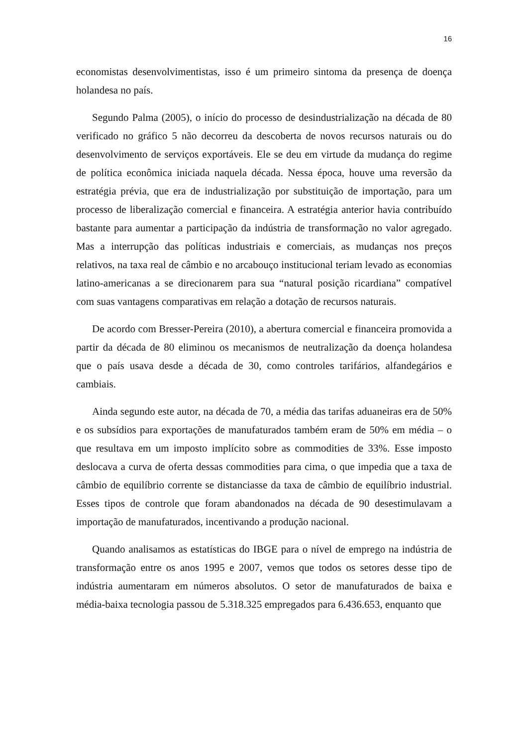16
economistas desenvolvimentistas, isso é um primeiro sintoma da presença de doença holandesa no país.
Segundo Palma (2005), o início do processo de desindustrialização na década de 80 verificado no gráfico 5 não decorreu da descoberta de novos recursos naturais ou do desenvolvimento de serviços exportáveis. Ele se deu em virtude da mudança do regime de política econômica iniciada naquela década. Nessa época, houve uma reversão da estratégia prévia, que era de industrialização por substituição de importação, para um processo de liberalização comercial e financeira. A estratégia anterior havia contribuído bastante para aumentar a participação da indústria de transformação no valor agregado. Mas a interrupção das políticas industriais e comerciais, as mudanças nos preços relativos, na taxa real de câmbio e no arcabouço institucional teriam levado as economias latino-americanas a se direcionarem para sua “natural posição ricardiana” compatível com suas vantagens comparativas em relação a dotação de recursos naturais.
De acordo com Bresser-Pereira (2010), a abertura comercial e financeira promovida a partir da década de 80 eliminou os mecanismos de neutralização da doença holandesa que o país usava desde a década de 30, como controles tarifários, alfandegários e cambiais.
Ainda segundo este autor, na década de 70, a média das tarifas aduaneiras era de 50% e os subsídios para exportações de manufaturados também eram de 50% em média – o que resultava em um imposto implícito sobre as commodities de 33%. Esse imposto deslocava a curva de oferta dessas commodities para cima, o que impedia que a taxa de câmbio de equilíbrio corrente se distanciasse da taxa de câmbio de equilíbrio industrial. Esses tipos de controle que foram abandonados na década de 90 desestimulavam a importação de manufaturados, incentivando a produção nacional.
Quando analisamos as estatísticas do IBGE para o nível de emprego na indústria de transformação entre os anos 1995 e 2007, vemos que todos os setores desse tipo de indústria aumentaram em números absolutos. O setor de manufaturados de baixa e média-baixa tecnologia passou de 5.318.325 empregados para 6.436.653, enquanto que